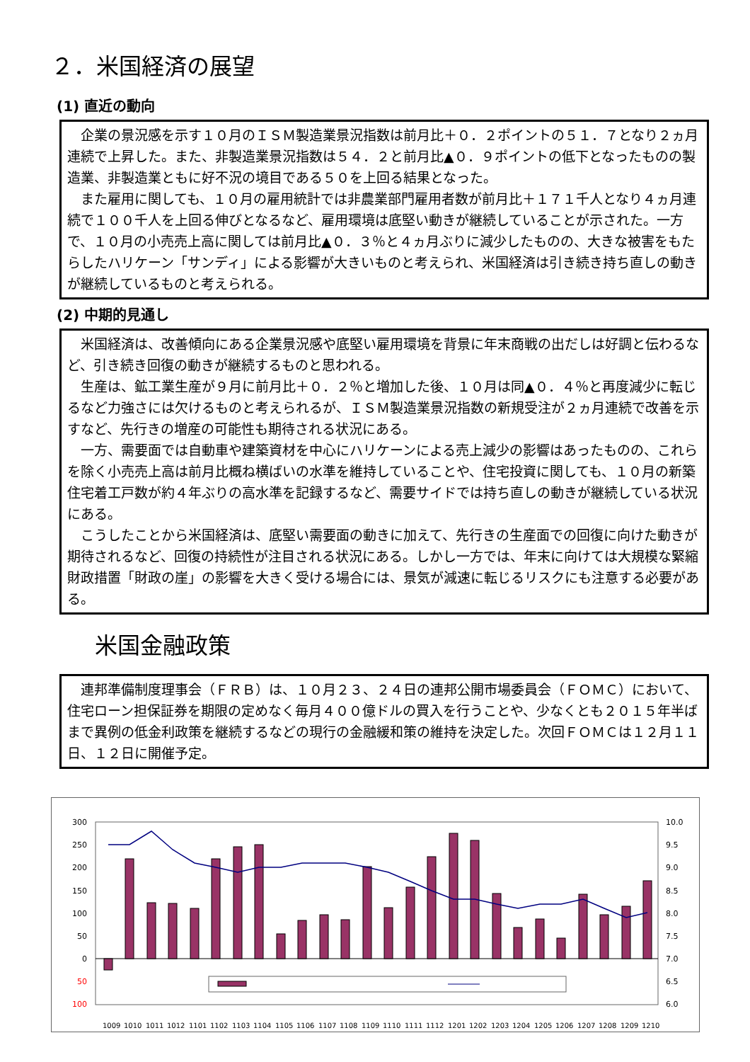２．米国経済の展望
(1) 直近の動向
企業の景況感を示す１０月のＩＳＭ製造業景況指数は前月比＋０．２ポイントの５１．７となり２ヵ月連続で上昇した。また、非製造業景況指数は５４．２と前月比▲０．９ポイントの低下となったものの製造業、非製造業ともに好不況の境目である５０を上回る結果となった。
また雇用に関しても、１０月の雇用統計では非農業部門雇用者数が前月比＋１７１千人となり４ヵ月連続で１００千人を上回る伸びとなるなど、雇用環境は底堅い動きが継続していることが示された。一方で、１０月の小売売上高に関しては前月比▲０．３％と４ヵ月ぶりに減少したものの、大きな被害をもたらしたハリケーン「サンディ」による影響が大きいものと考えられ、米国経済は引き続き持ち直しの動きが継続しているものと考えられる。
(2) 中期的見通し
米国経済は、改善傾向にある企業景況感や底堅い雇用環境を背景に年末商戦の出だしは好調と伝わるなど、引き続き回復の動きが継続するものと思われる。
生産は、鉱工業生産が９月に前月比＋０．２％と増加した後、１０月は同▲０．４％と再度減少に転じるなど力強さには欠けるものと考えられるが、ＩＳＭ製造業景況指数の新規受注が２ヵ月連続で改善を示すなど、先行きの増産の可能性も期待される状況にある。
一方、需要面では自動車や建築資材を中心にハリケーンによる売上減少の影響はあったものの、これらを除く小売売上高は前月比概ね横ばいの水準を維持していることや、住宅投資に関しても、１０月の新築住宅着工戸数が約４年ぶりの高水準を記録するなど、需要サイドでは持ち直しの動きが継続している状況にある。
こうしたことから米国経済は、底堅い需要面の動きに加えて、先行きの生産面での回復に向けた動きが期待されるなど、回復の持続性が注目される状況にある。しかし一方では、年末に向けては大規模な緊縮財政措置「財政の崖」の影響を大きく受ける場合には、景気が減速に転じるリスクにも注意する必要がある。
米国金融政策
連邦準備制度理事会（ＦＲＢ）は、１０月２３、２４日の連邦公開市場委員会（ＦＯＭＣ）において、住宅ローン担保証券を期限の定めなく毎月４００億ドルの買入を行うことや、少なくとも２０１５年半ばまで異例の低金利政策を継続するなどの現行の金融緩和策の維持を決定した。次回ＦＯＭＣは１２月１１日、１２日に開催予定。
300
250
200
150
100
50
0
50
100
10.0
9.5
9.0
8.5
8.0
7.5
7.0
6.5
6.0
1009
1010
1011
1012
1101
1102
1103
1104
1105
1106
1107
1108
1109
1110
1111
1112
1201
1202
1203
1204
1205
1206
1207
1208
1209
1210